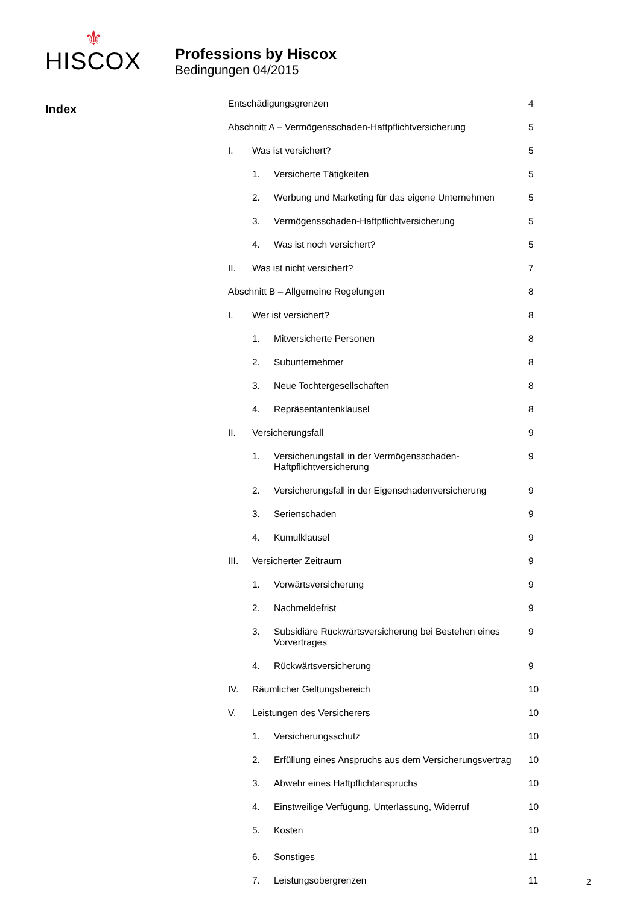⚜
HISCOX
Professions by Hiscox
Bedingungen 04/2015
Index
| Entschädigungsgrenzen | | | 4 |
| Abschnitt A – Vermögensschaden-Haftpflichtversicherung | | | 5 |
| I. | Was ist versichert? | | 5 |
| | 1. | Versicherte Tätigkeiten | 5 |
| | 2. | Werbung und Marketing für das eigene Unternehmen | 5 |
| | 3. | Vermögensschaden-Haftpflichtversicherung | 5 |
| | 4. | Was ist noch versichert? | 5 |
| II. | Was ist nicht versichert? | | 7 |
| Abschnitt B – Allgemeine Regelungen | | | 8 |
| I. | Wer ist versichert? | | 8 |
| | 1. | Mitversicherte Personen | 8 |
| | 2. | Subunternehmer | 8 |
| | 3. | Neue Tochtergesellschaften | 8 |
| | 4. | Repräsentantenklausel | 8 |
| II. | Versicherungsfall | | 9 |
| | 1. | Versicherungsfall in der Vermögensschaden- Haftpflichtversicherung | 9 |
| | 2. | Versicherungsfall in der Eigenschadenversicherung | 9 |
| | 3. | Serienschaden | 9 |
| | 4. | Kumulklausel | 9 |
| III. | Versicherter Zeitraum | | 9 |
| | 1. | Vorwärtsversicherung | 9 |
| | 2. | Nachmeldefrist | 9 |
| | 3. | Subsidiäre Rückwärtsversicherung bei Bestehen eines Vorvertrages | 9 |
| | 4. | Rückwärtsversicherung | 9 |
| IV. | Räumlicher Geltungsbereich | | 10 |
| V. | Leistungen des Versicherers | | 10 |
| | 1. | Versicherungsschutz | 10 |
| | 2. | Erfüllung eines Anspruchs aus dem Versicherungsvertrag | 10 |
| | 3. | Abwehr eines Haftpflichtanspruchs | 10 |
| | 4. | Einstweilige Verfügung, Unterlassung, Widerruf | 10 |
| | 5. | Kosten | 10 |
| | 6. | Sonstiges | 11 |
| | 7. | Leistungsobergrenzen | 11 |
2